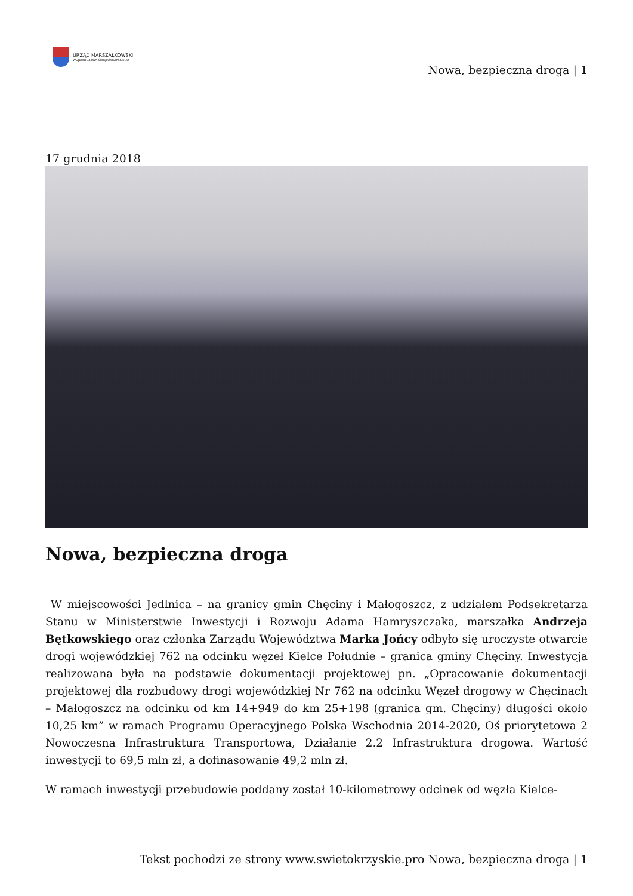URZĄD MARSZAŁKOWSKI
WOJEWÓDZTWA ŚWIĘTOKRZYSKIEGO
Nowa, bezpieczna droga | 1
17 grudnia 2018
Nowa, bezpieczna droga
W miejscowości Jedlnica – na granicy gmin Chęciny i Małogoszcz, z udziałem Podsekretarza Stanu w Ministerstwie Inwestycji i Rozwoju Adama Hamryszczaka, marszałka Andrzeja Bętkowskiego oraz członka Zarządu Województwa Marka Jońcy odbyło się uroczyste otwarcie drogi wojewódzkiej 762 na odcinku węzeł Kielce Południe – granica gminy Chęciny. Inwestycja realizowana była na podstawie dokumentacji projektowej pn. „Opracowanie dokumentacji projektowej dla rozbudowy drogi wojewódzkiej Nr 762 na odcinku Węzeł drogowy w Chęcinach – Małogoszcz na odcinku od km 14+949 do km 25+198 (granica gm. Chęciny) długości około 10,25 km” w ramach Programu Operacyjnego Polska Wschodnia 2014-2020, Oś priorytetowa 2 Nowoczesna Infrastruktura Transportowa, Działanie 2.2 Infrastruktura drogowa. Wartość inwestycji to 69,5 mln zł, a dofinasowanie 49,2 mln zł.
W ramach inwestycji przebudowie poddany został 10-kilometrowy odcinek od węzła Kielce-
Tekst pochodzi ze strony www.swietokrzyskie.pro Nowa, bezpieczna droga | 1